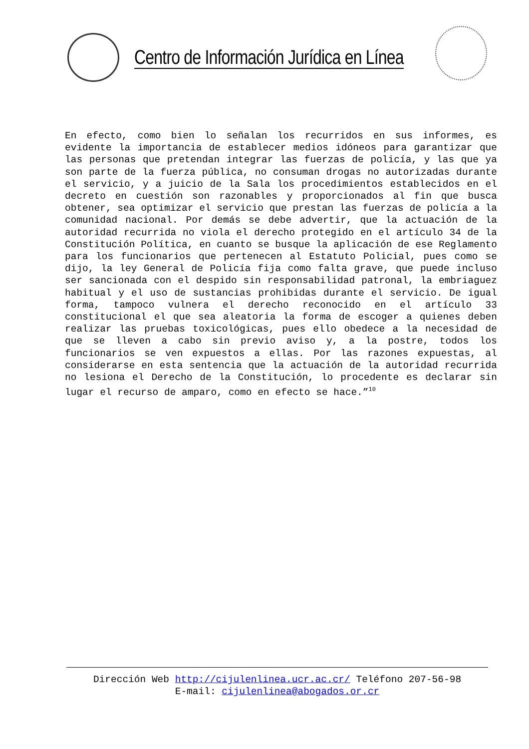Centro de Información Jurídica en Línea
En efecto, como bien lo señalan los recurridos en sus informes, es evidente la importancia de establecer medios idóneos para garantizar que las personas que pretendan integrar las fuerzas de policía, y las que ya son parte de la fuerza pública, no consuman drogas no autorizadas durante el servicio, y a juicio de la Sala los procedimientos establecidos en el decreto en cuestión son razonables y proporcionados al fin que busca obtener, sea optimizar el servicio que prestan las fuerzas de policía a la comunidad nacional. Por demás se debe advertir, que la actuación de la autoridad recurrida no viola el derecho protegido en el artículo 34 de la Constitución Política, en cuanto se busque la aplicación de ese Reglamento para los funcionarios que pertenecen al Estatuto Policial, pues como se dijo, la ley General de Policía fija como falta grave, que puede incluso ser sancionada con el despido sin responsabilidad patronal, la embriaguez habitual y el uso de sustancias prohibidas durante el servicio. De igual forma, tampoco vulnera el derecho reconocido en el artículo 33 constitucional el que sea aleatoria la forma de escoger a quienes deben realizar las pruebas toxicológicas, pues ello obedece a la necesidad de que se lleven a cabo sin previo aviso y, a la postre, todos los funcionarios se ven expuestos a ellas. Por las razones expuestas, al considerarse en esta sentencia que la actuación de la autoridad recurrida no lesiona el Derecho de la Constitución, lo procedente es declarar sin lugar el recurso de amparo, como en efecto se hace.”<sup>10</sup>
Dirección Web http://cijulenlinea.ucr.ac.cr/ Teléfono 207-56-98
E-mail: cijulenlinea@abogados.or.cr